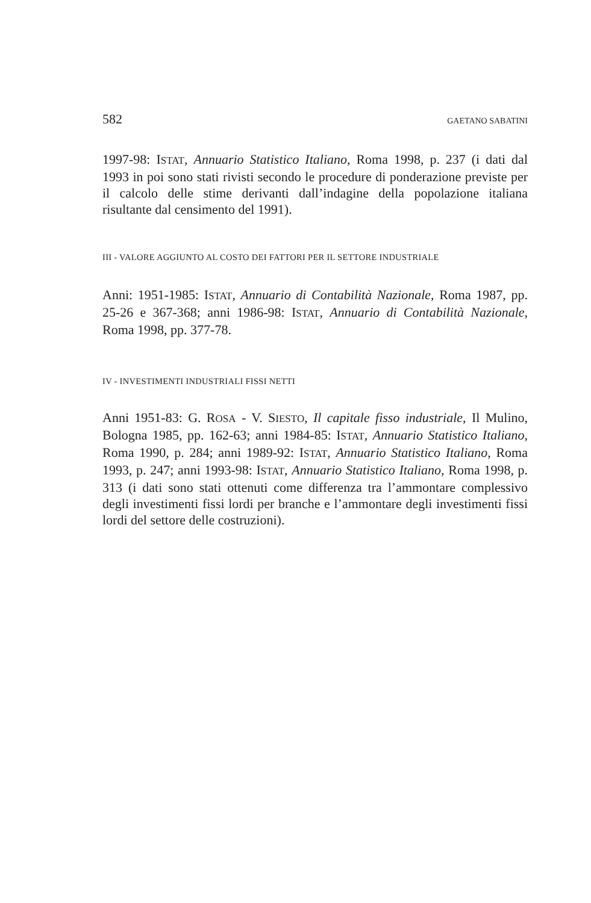582 GAETANO SABATINI
1997-98: ISTAT, Annuario Statistico Italiano, Roma 1998, p. 237 (i dati dal 1993 in poi sono stati rivisti secondo le procedure di ponderazione previste per il calcolo delle stime derivanti dall’indagine della popolazione italiana risultante dal censimento del 1991).
III - VALORE AGGIUNTO AL COSTO DEI FATTORI PER IL SETTORE INDUSTRIALE
Anni: 1951-1985: ISTAT, Annuario di Contabilità Nazionale, Roma 1987, pp. 25-26 e 367-368; anni 1986-98: ISTAT, Annuario di Contabilità Nazionale, Roma 1998, pp. 377-78.
IV - INVESTIMENTI INDUSTRIALI FISSI NETTI
Anni 1951-83: G. ROSA - V. SIESTO, Il capitale fisso industriale, Il Mulino, Bologna 1985, pp. 162-63; anni 1984-85: ISTAT, Annuario Statistico Italiano, Roma 1990, p. 284; anni 1989-92: ISTAT, Annuario Statistico Italiano, Roma 1993, p. 247; anni 1993-98: ISTAT, Annuario Statistico Italiano, Roma 1998, p. 313 (i dati sono stati ottenuti come differenza tra l’ammontare complessivo degli investimenti fissi lordi per branche e l’ammontare degli investimenti fissi lordi del settore delle costruzioni).